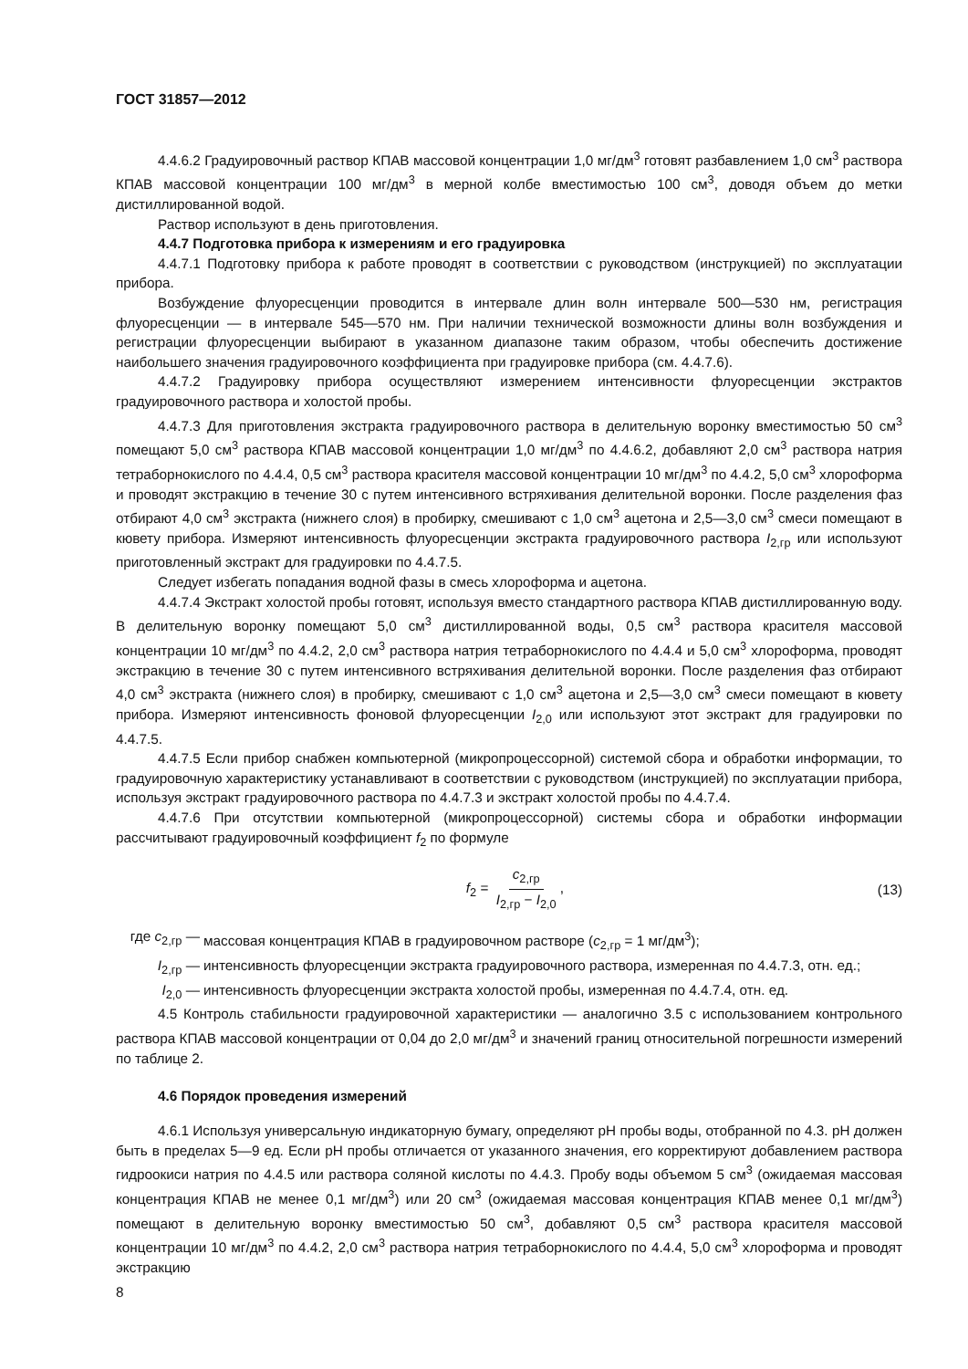ГОСТ 31857—2012
4.4.6.2 Градуировочный раствор КПАВ массовой концентрации 1,0 мг/дм<sup>3</sup> готовят разбавлением 1,0 см<sup>3</sup> раствора КПАВ массовой концентрации 100 мг/дм<sup>3</sup> в мерной колбе вместимостью 100 см<sup>3</sup>, доводя объем до метки дистиллированной водой.
Раствор используют в день приготовления.
4.4.7 Подготовка прибора к измерениям и его градуировка
4.4.7.1 Подготовку прибора к работе проводят в соответствии с руководством (инструкцией) по эксплуатации прибора.
Возбуждение флуоресценции проводится в интервале длин волн интервале 500—530 нм, регистрация флуоресценции — в интервале 545—570 нм. При наличии технической возможности длины волн возбуждения и регистрации флуоресценции выбирают в указанном диапазоне таким образом, чтобы обеспечить достижение наибольшего значения градуировочного коэффициента при градуировке прибора (см. 4.4.7.6).
4.4.7.2 Градуировку прибора осуществляют измерением интенсивности флуоресценции экстрактов градуировочного раствора и холостой пробы.
4.4.7.3 Для приготовления экстракта градуировочного раствора в делительную воронку вместимостью 50 см<sup>3</sup> помещают 5,0 см<sup>3</sup> раствора КПАВ массовой концентрации 1,0 мг/дм<sup>3</sup> по 4.4.6.2, добавляют 2,0 см<sup>3</sup> раствора натрия тетраборнокислого по 4.4.4, 0,5 см<sup>3</sup> раствора красителя массовой концентрации 10 мг/дм<sup>3</sup> по 4.4.2, 5,0 см<sup>3</sup> хлороформа и проводят экстракцию в течение 30 с путем интенсивного встряхивания делительной воронки. После разделения фаз отбирают 4,0 см<sup>3</sup> экстракта (нижнего слоя) в пробирку, смешивают с 1,0 см<sup>3</sup> ацетона и 2,5—3,0 см<sup>3</sup> смеси помещают в кювету прибора. Измеряют интенсивность флуоресценции экстракта градуировочного раствора I<sub>2,гр</sub> или используют приготовленный экстракт для градуировки по 4.4.7.5.
Следует избегать попадания водной фазы в смесь хлороформа и ацетона.
4.4.7.4 Экстракт холостой пробы готовят, используя вместо стандартного раствора КПАВ дистиллированную воду. В делительную воронку помещают 5,0 см<sup>3</sup> дистиллированной воды, 0,5 см<sup>3</sup> раствора красителя массовой концентрации 10 мг/дм<sup>3</sup> по 4.4.2, 2,0 см<sup>3</sup> раствора натрия тетраборнокислого по 4.4.4 и 5,0 см<sup>3</sup> хлороформа, проводят экстракцию в течение 30 с путем интенсивного встряхивания делительной воронки. После разделения фаз отбирают 4,0 см<sup>3</sup> экстракта (нижнего слоя) в пробирку, смешивают с 1,0 см<sup>3</sup> ацетона и 2,5—3,0 см<sup>3</sup> смеси помещают в кювету прибора. Измеряют интенсивность фоновой флуоресценции I<sub>2,0</sub> или используют этот экстракт для градуировки по 4.4.7.5.
4.4.7.5 Если прибор снабжен компьютерной (микропроцессорной) системой сбора и обработки информации, то градуировочную характеристику устанавливают в соответствии с руководством (инструкцией) по эксплуатации прибора, используя экстракт градуировочного раствора по 4.4.7.3 и экстракт холостой пробы по 4.4.7.4.
4.4.7.6 При отсутствии компьютерной (микропроцессорной) системы сбора и обработки информации рассчитывают градуировочный коэффициент f<sub>2</sub> по формуле
f<sub>2</sub> = c<sub>2,гр</sub> I<sub>2,гр</sub> − I<sub>2,0</sub>, (13)
где c<sub>2,гр</sub> —
массовая концентрация КПАВ в градуировочном растворе (c<sub>2,гр</sub> = 1 мг/дм<sup>3</sup>);
I<sub>2,гр</sub> —
интенсивность флуоресценции экстракта градуировочного раствора, измеренная по 4.4.7.3, отн. ед.;
I<sub>2,0</sub> —
интенсивность флуоресценции экстракта холостой пробы, измеренная по 4.4.7.4, отн. ед.
4.5 Контроль стабильности градуировочной характеристики — аналогично 3.5 с использованием контрольного раствора КПАВ массовой концентрации от 0,04 до 2,0 мг/дм<sup>3</sup> и значений границ относительной погрешности измерений по таблице 2.
4.6 Порядок проведения измерений
4.6.1 Используя универсальную индикаторную бумагу, определяют pH пробы воды, отобранной по 4.3. pH должен быть в пределах 5—9 ед. Если pH пробы отличается от указанного значения, его корректируют добавлением раствора гидроокиси натрия по 4.4.5 или раствора соляной кислоты по 4.4.3. Пробу воды объемом 5 см<sup>3</sup> (ожидаемая массовая концентрация КПАВ не менее 0,1 мг/дм<sup>3</sup>) или 20 см<sup>3</sup> (ожидаемая массовая концентрация КПАВ менее 0,1 мг/дм<sup>3</sup>) помещают в делительную воронку вместимостью 50 см<sup>3</sup>, добавляют 0,5 см<sup>3</sup> раствора красителя массовой концентрации 10 мг/дм<sup>3</sup> по 4.4.2, 2,0 см<sup>3</sup> раствора натрия тетраборнокислого по 4.4.4, 5,0 см<sup>3</sup> хлороформа и проводят экстракцию
8